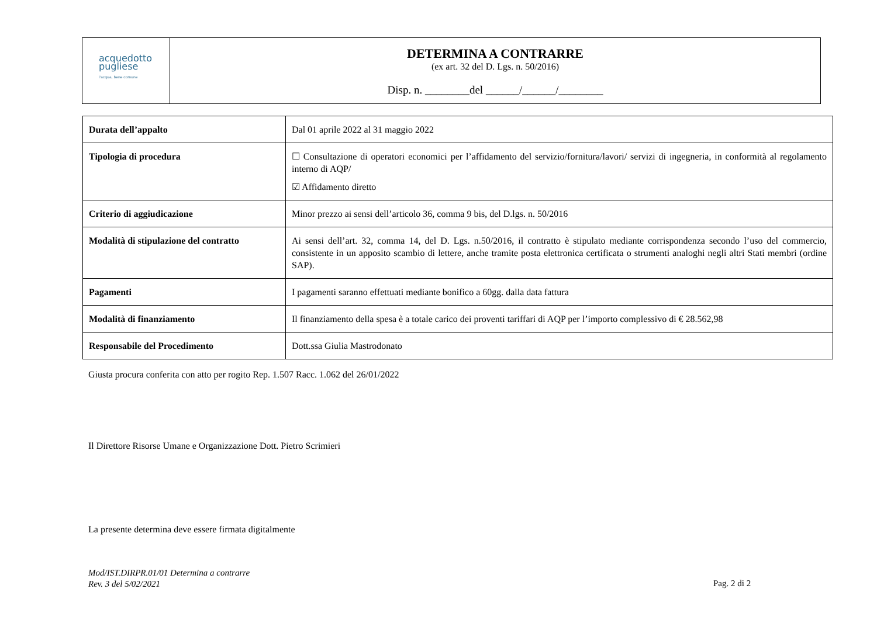acquedotto
pugliese
l'acqua, bene comune
DETERMINA A CONTRARRE
(ex art. 32 del D. Lgs. n. 50/2016)
Disp. n. ________del ______/______/________
| Durata dell’appalto | Dal 01 aprile 2022 al 31 maggio 2022 |
| Tipologia di procedura | ☐ Consultazione di operatori economici per l’affidamento del servizio/fornitura/lavori/ servizi di ingegneria, in conformità al regolamento interno di AQP/ ☑ Affidamento diretto |
| Criterio di aggiudicazione | Minor prezzo ai sensi dell’articolo 36, comma 9 bis, del D.lgs. n. 50/2016 |
| Modalità di stipulazione del contratto | Ai sensi dell’art. 32, comma 14, del D. Lgs. n.50/2016, il contratto è stipulato mediante corrispondenza secondo l’uso del commercio, consistente in un apposito scambio di lettere, anche tramite posta elettronica certificata o strumenti analoghi negli altri Stati membri (ordine SAP). |
| Pagamenti | I pagamenti saranno effettuati mediante bonifico a 60gg. dalla data fattura |
| Modalità di finanziamento | Il finanziamento della spesa è a totale carico dei proventi tariffari di AQP per l’importo complessivo di € 28.562,98 |
| Responsabile del Procedimento | Dott.ssa Giulia Mastrodonato |
Giusta procura conferita con atto per rogito Rep. 1.507 Racc. 1.062 del 26/01/2022
Il Direttore Risorse Umane e Organizzazione Dott. Pietro Scrimieri
La presente determina deve essere firmata digitalmente
Mod/IST.DIRPR.01/01 Determina a contrarre
Rev. 3 del 5/02/2021
Pag. 2 di 2